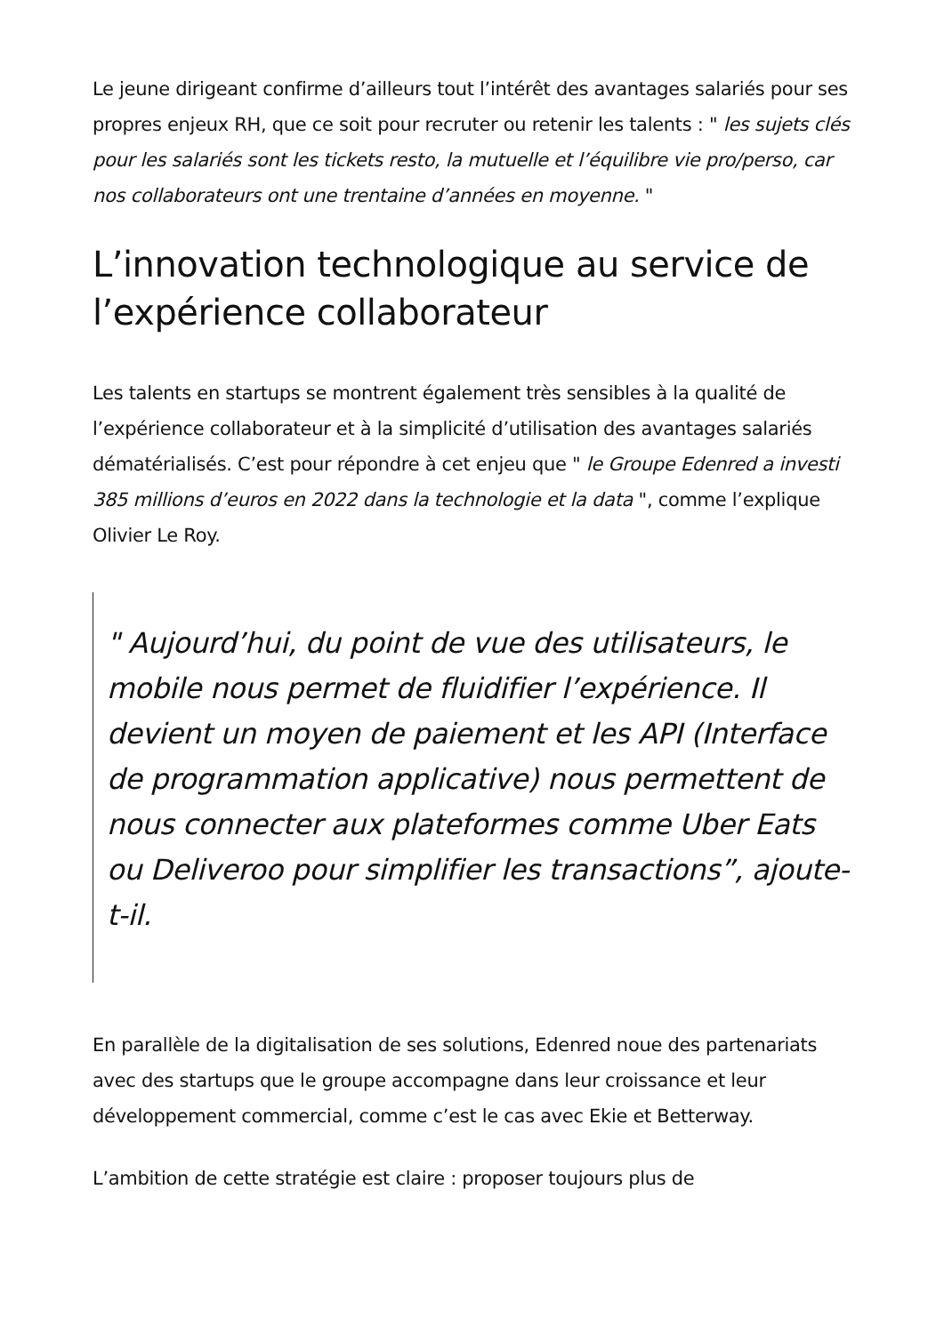Le jeune dirigeant confirme d’ailleurs tout l’intérêt des avantages salariés pour ses propres enjeux RH, que ce soit pour recruter ou retenir les talents : " les sujets clés pour les salariés sont les tickets resto, la mutuelle et l’équilibre vie pro/perso, car nos collaborateurs ont une trentaine d’années en moyenne. "
L’innovation technologique au service de l’expérience collaborateur
Les talents en startups se montrent également très sensibles à la qualité de l’expérience collaborateur et à la simplicité d’utilisation des avantages salariés dématérialisés. C’est pour répondre à cet enjeu que " le Groupe Edenred a investi 385 millions d’euros en 2022 dans la technologie et la data ", comme l’explique Olivier Le Roy.
" Aujourd’hui, du point de vue des utilisateurs, le mobile nous permet de fluidifier l’expérience. Il devient un moyen de paiement et les API (Interface de programmation applicative) nous permettent de nous connecter aux plateformes comme Uber Eats ou Deliveroo pour simplifier les transactions”, ajoute-t-il.
En parallèle de la digitalisation de ses solutions, Edenred noue des partenariats avec des startups que le groupe accompagne dans leur croissance et leur développement commercial, comme c’est le cas avec Ekie et Betterway.
L’ambition de cette stratégie est claire : proposer toujours plus de